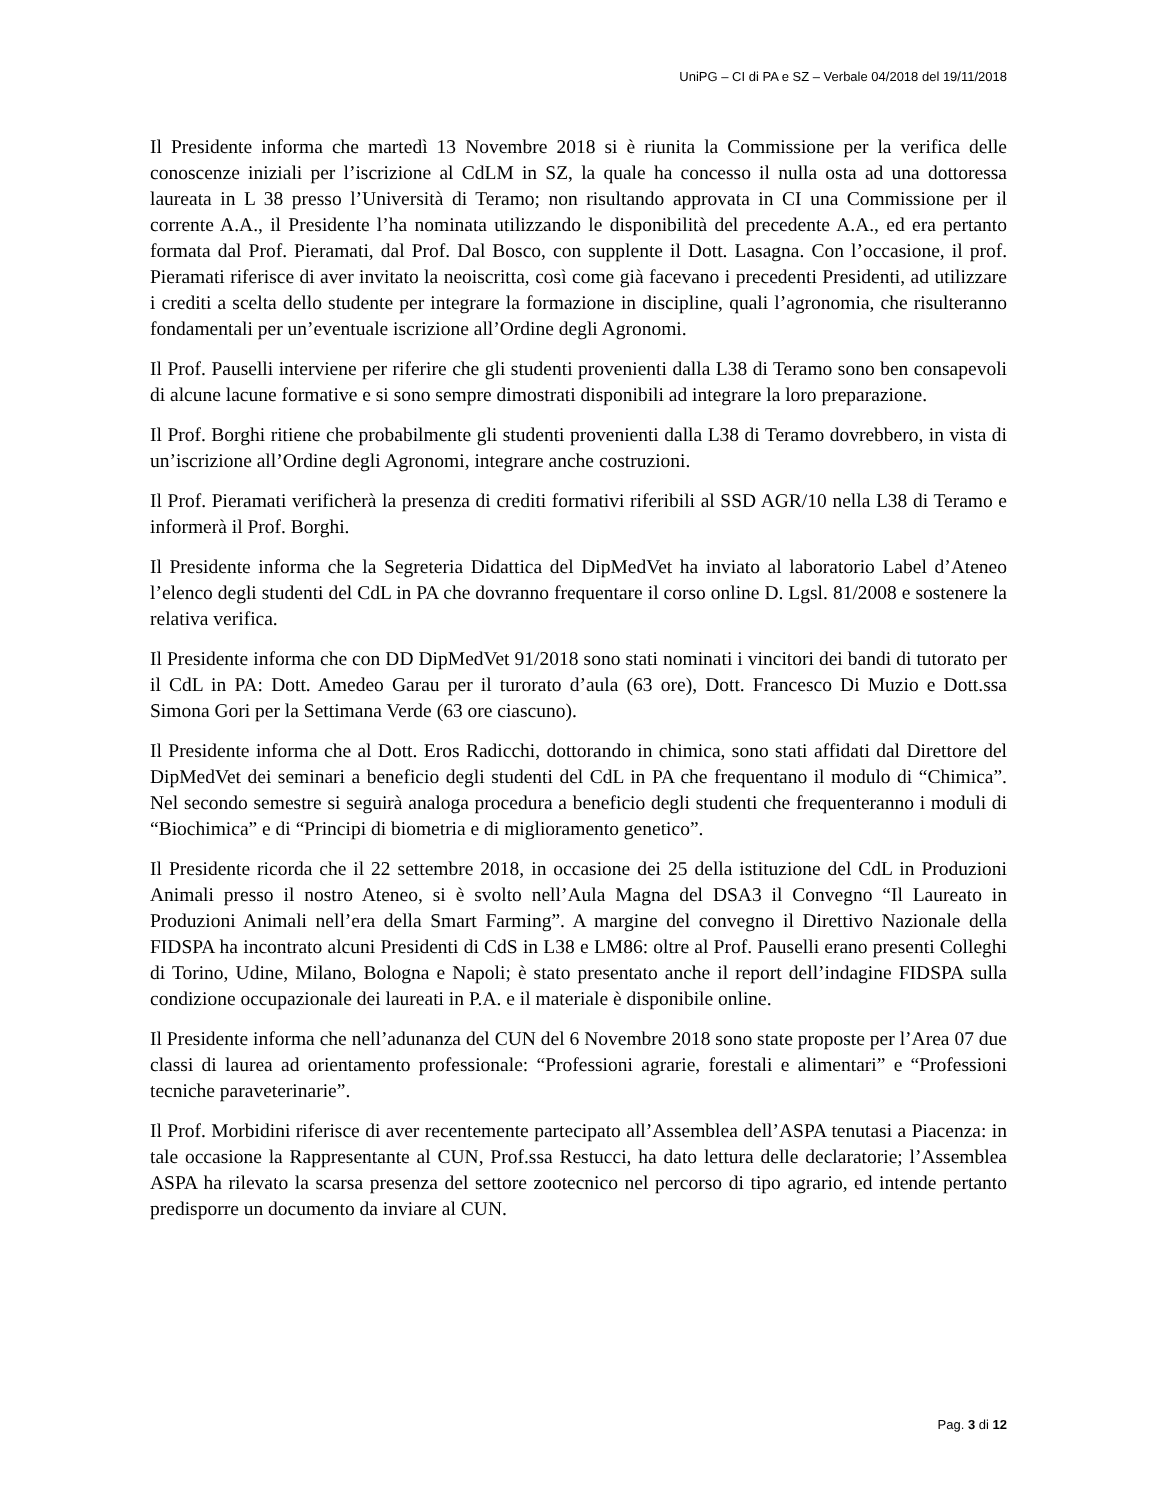UniPG – CI di PA e SZ – Verbale 04/2018 del 19/11/2018
Il Presidente informa che martedì 13 Novembre 2018 si è riunita la Commissione per la verifica delle conoscenze iniziali per l’iscrizione al CdLM in SZ, la quale ha concesso il nulla osta ad una dottoressa laureata in L 38 presso l’Università di Teramo; non risultando approvata in CI una Commissione per il corrente A.A., il Presidente l’ha nominata utilizzando le disponibilità del precedente A.A., ed era pertanto formata dal Prof. Pieramati, dal Prof. Dal Bosco, con supplente il Dott. Lasagna. Con l’occasione, il prof. Pieramati riferisce di aver invitato la neoiscritta, così come già facevano i precedenti Presidenti, ad utilizzare i crediti a scelta dello studente per integrare la formazione in discipline, quali l’agronomia, che risulteranno fondamentali per un’eventuale iscrizione all’Ordine degli Agronomi.
Il Prof. Pauselli interviene per riferire che gli studenti provenienti dalla L38 di Teramo sono ben consapevoli di alcune lacune formative e si sono sempre dimostrati disponibili ad integrare la loro preparazione.
Il Prof. Borghi ritiene che probabilmente gli studenti provenienti dalla L38 di Teramo dovrebbero, in vista di un’iscrizione all’Ordine degli Agronomi, integrare anche costruzioni.
Il Prof. Pieramati verificherà la presenza di crediti formativi riferibili al SSD AGR/10 nella L38 di Teramo e informerà il Prof. Borghi.
Il Presidente informa che la Segreteria Didattica del DipMedVet ha inviato al laboratorio Label d’Ateneo l’elenco degli studenti del CdL in PA che dovranno frequentare il corso online D. Lgsl. 81/2008 e sostenere la relativa verifica.
Il Presidente informa che con DD DipMedVet 91/2018 sono stati nominati i vincitori dei bandi di tutorato per il CdL in PA: Dott. Amedeo Garau per il turorato d’aula (63 ore), Dott. Francesco Di Muzio e Dott.ssa Simona Gori per la Settimana Verde (63 ore ciascuno).
Il Presidente informa che al Dott. Eros Radicchi, dottorando in chimica, sono stati affidati dal Direttore del DipMedVet dei seminari a beneficio degli studenti del CdL in PA che frequentano il modulo di “Chimica”. Nel secondo semestre si seguirà analoga procedura a beneficio degli studenti che frequenteranno i moduli di “Biochimica” e di “Principi di biometria e di miglioramento genetico”.
Il Presidente ricorda che il 22 settembre 2018, in occasione dei 25 della istituzione del CdL in Produzioni Animali presso il nostro Ateneo, si è svolto nell’Aula Magna del DSA3 il Convegno “Il Laureato in Produzioni Animali nell’era della Smart Farming”. A margine del convegno il Direttivo Nazionale della FIDSPA ha incontrato alcuni Presidenti di CdS in L38 e LM86: oltre al Prof. Pauselli erano presenti Colleghi di Torino, Udine, Milano, Bologna e Napoli; è stato presentato anche il report dell’indagine FIDSPA sulla condizione occupazionale dei laureati in P.A. e il materiale è disponibile online.
Il Presidente informa che nell’adunanza del CUN del 6 Novembre 2018 sono state proposte per l’Area 07 due classi di laurea ad orientamento professionale: “Professioni agrarie, forestali e alimentari” e “Professioni tecniche paraveterinarie”.
Il Prof. Morbidini riferisce di aver recentemente partecipato all’Assemblea dell’ASPA tenutasi a Piacenza: in tale occasione la Rappresentante al CUN, Prof.ssa Restucci, ha dato lettura delle declaratorie; l’Assemblea ASPA ha rilevato la scarsa presenza del settore zootecnico nel percorso di tipo agrario, ed intende pertanto predisporre un documento da inviare al CUN.
Pag. 3 di 12